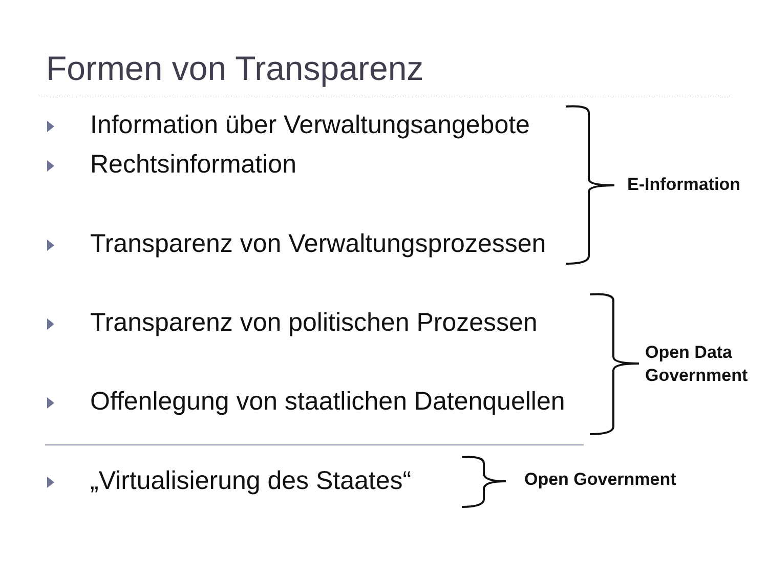Formen von Transparenz
Information über Verwaltungsangebote
Rechtsinformation
Transparenz von Verwaltungsprozessen
Transparenz von politischen Prozessen
Offenlegung von staatlichen Datenquellen
„Virtualisierung des Staates“
E-Information
Open Data
Government
Open Government